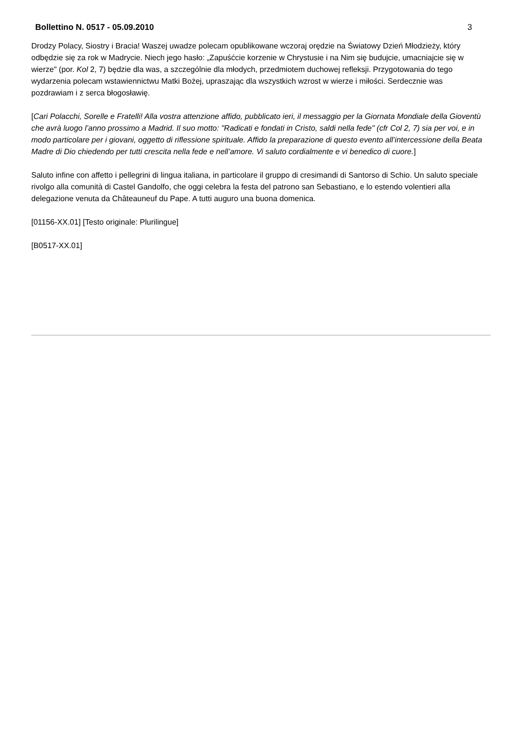Bollettino N. 0517 - 05.09.2010 3
Drodzy Polacy, Siostry i Bracia! Waszej uwadze polecam opublikowane wczoraj orędzie na Światowy Dzień Młodzieży, który odbędzie się za rok w Madrycie. Niech jego hasło: „Zapuśćcie korzenie w Chrystusie i na Nim się budujcie, umacniajcie się w wierze" (por. Kol 2, 7) będzie dla was, a szczególnie dla młodych, przedmiotem duchowej refleksji. Przygotowania do tego wydarzenia polecam wstawiennictwu Matki Bożej, upraszając dla wszystkich wzrost w wierze i miłości. Serdecznie was pozdrawiam i z serca błogosławię.
[Cari Polacchi, Sorelle e Fratelli! Alla vostra attenzione affido, pubblicato ieri, il messaggio per la Giornata Mondiale della Gioventù che avrà luogo l’anno prossimo a Madrid. Il suo motto: "Radicati e fondati in Cristo, saldi nella fede" (cfr Col 2, 7) sia per voi, e in modo particolare per i giovani, oggetto di riflessione spirituale. Affido la preparazione di questo evento all’intercessione della Beata Madre di Dio chiedendo per tutti crescita nella fede e nell’amore. Vi saluto cordialmente e vi benedico di cuore.]
Saluto infine con affetto i pellegrini di lingua italiana, in particolare il gruppo di cresimandi di Santorso di Schio. Un saluto speciale rivolgo alla comunità di Castel Gandolfo, che oggi celebra la festa del patrono san Sebastiano, e lo estendo volentieri alla delegazione venuta da Châteauneuf du Pape. A tutti auguro una buona domenica.
[01156-XX.01] [Testo originale: Plurilingue]
[B0517-XX.01]